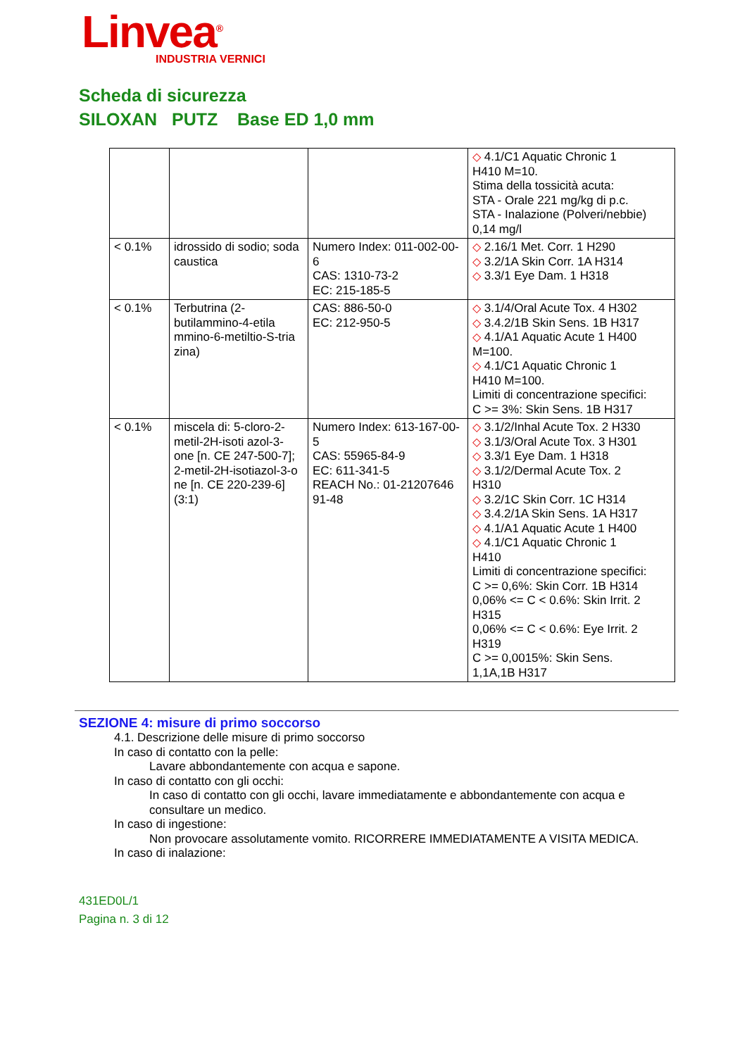Linvea<sup>®</sup>
INDUSTRIA VERNICI
Scheda di sicurezza
SILOXAN PUTZ Base ED 1,0 mm
| | | | ◇ 4.1/C1 Aquatic Chronic 1 H410 M=10. Stima della tossicità acuta: STA - Orale 221 mg/kg di p.c. STA - Inalazione (Polveri/nebbie) 0,14 mg/l |
| < 0.1% | idrossido di sodio; soda caustica | Numero Index: 011-002-00-6 CAS: 1310-73-2 EC: 215-185-5 | ◇ 2.16/1 Met. Corr. 1 H290 ◇ 3.2/1A Skin Corr. 1A H314 ◇ 3.3/1 Eye Dam. 1 H318 |
| < 0.1% | Terbutrina (2-butilammino-4-etila mmino-6-metiltio-S-tria zina) | CAS: 886-50-0 EC: 212-950-5 | ◇ 3.1/4/Oral Acute Tox. 4 H302 ◇ 3.4.2/1B Skin Sens. 1B H317 ◇ 4.1/A1 Aquatic Acute 1 H400 M=100. ◇ 4.1/C1 Aquatic Chronic 1 H410 M=100. Limiti di concentrazione specifici: C >= 3%: Skin Sens. 1B H317 |
| < 0.1% | miscela di: 5-cloro-2-metil-2H-isoti azol-3-one [n. CE 247-500-7]; 2-metil-2H-isotiazol-3-o ne [n. CE 220-239-6] (3:1) | Numero Index: 613-167-00-5 CAS: 55965-84-9 EC: 611-341-5 REACH No.: 01-21207646 91-48 | ◇ 3.1/2/Inhal Acute Tox. 2 H330 ◇ 3.1/3/Oral Acute Tox. 3 H301 ◇ 3.3/1 Eye Dam. 1 H318 ◇ 3.1/2/Dermal Acute Tox. 2 H310 ◇ 3.2/1C Skin Corr. 1C H314 ◇ 3.4.2/1A Skin Sens. 1A H317 ◇ 4.1/A1 Aquatic Acute 1 H400 ◇ 4.1/C1 Aquatic Chronic 1 H410 Limiti di concentrazione specifici: C >= 0,6%: Skin Corr. 1B H314 0,06% <= C < 0.6%: Skin Irrit. 2 H315 0,06% <= C < 0.6%: Eye Irrit. 2 H319 C >= 0,0015%: Skin Sens. 1,1A,1B H317 |
SEZIONE 4: misure di primo soccorso
4.1. Descrizione delle misure di primo soccorso
In caso di contatto con la pelle:
Lavare abbondantemente con acqua e sapone.
In caso di contatto con gli occhi:
In caso di contatto con gli occhi, lavare immediatamente e abbondantemente con acqua e consultare un medico.
In caso di ingestione:
Non provocare assolutamente vomito. RICORRERE IMMEDIATAMENTE A VISITA MEDICA.
In caso di inalazione:
431ED0L/1
Pagina n. 3 di 12